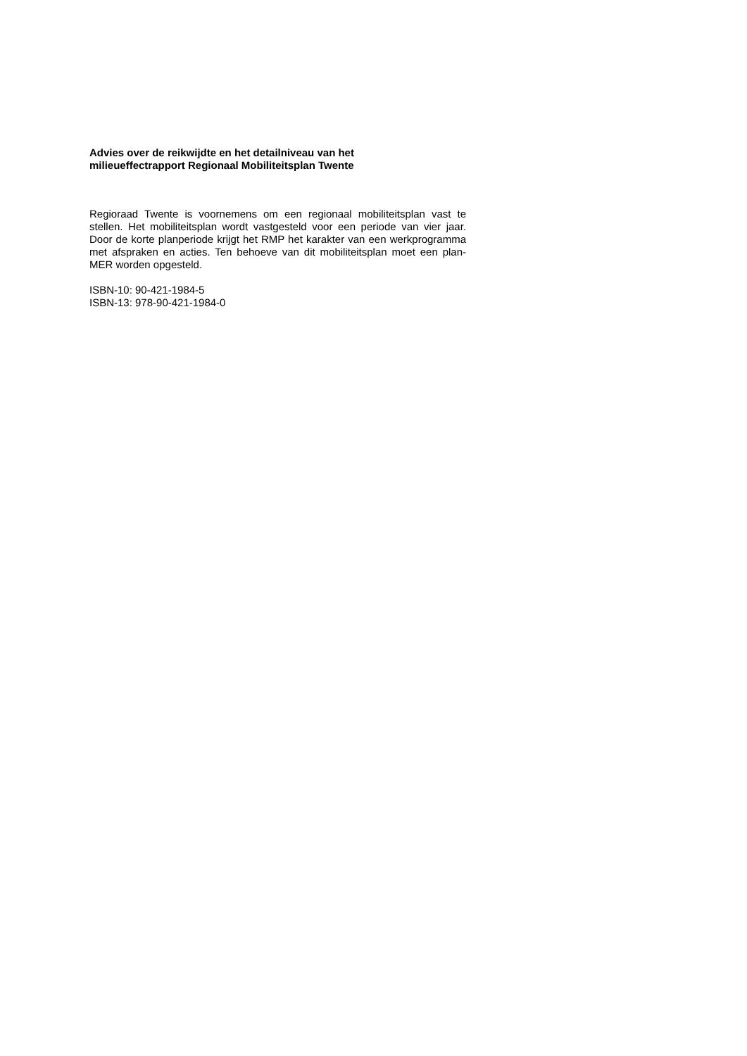Advies over de reikwijdte en het detailniveau van het
milieueffectrapport Regionaal Mobiliteitsplan Twente
Regioraad Twente is voornemens om een regionaal mobiliteitsplan vast te stellen. Het mobiliteitsplan wordt vastgesteld voor een periode van vier jaar. Door de korte planperiode krijgt het RMP het karakter van een werkprogramma met afspraken en acties. Ten behoeve van dit mobiliteitsplan moet een plan-MER worden opgesteld.
ISBN-10: 90-421-1984-5
ISBN-13: 978-90-421-1984-0